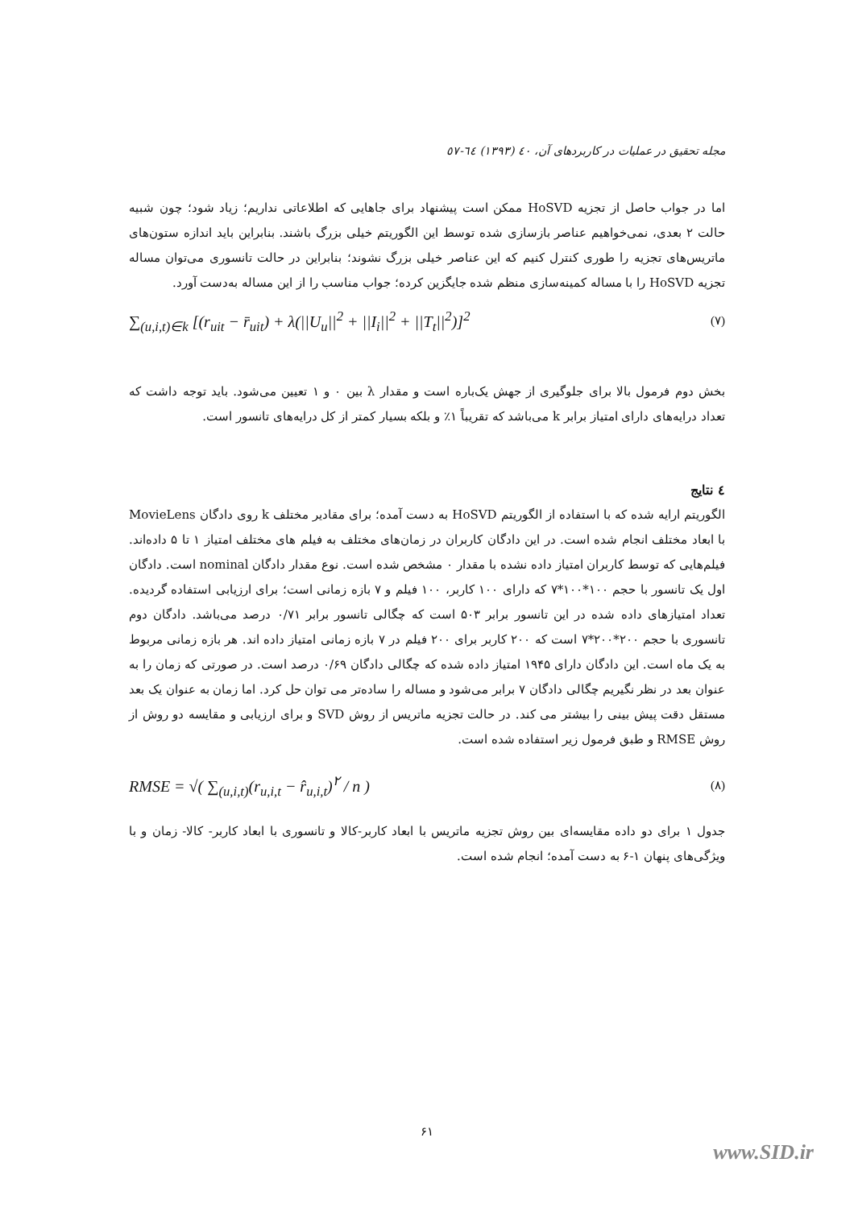مجله تحقیق در عملیات در کاربردهای آن، ٤٠ (١٣٩٣) ٦٤-٥٧
اما در جواب حاصل از تجزیه HoSVD ممکن است پیشنهاد برای جاهایی که اطلاعاتی نداریم؛ زیاد شود؛ چون شبیه حالت ۲ بعدی، نمی‌خواهیم عناصر بازسازی شده توسط این الگوریتم خیلی بزرگ باشند. بنابراین باید اندازه ستون‌های ماتریس‌های تجزیه را طوری کنترل کنیم که این عناصر خیلی بزرگ نشوند؛ بنابراین در حالت تانسوری می‌توان مساله تجزیه HoSVD را با مساله کمینه‌سازی منظم شده جایگزین کرده؛ جواب مناسب را از این مساله به‌دست آورد.
∑<sub>(u,i,t)∈k</sub> [(r<sub>uit</sub> − r̄<sub>uit</sub>) + λ(||U<sub>u</sub>||<sup>2</sup> + ||I<sub>i</sub>||<sup>2</sup> + ||T<sub>t</sub>||<sup>2</sup>)]<sup>2</sup> (۷)
بخش دوم فرمول بالا برای جلوگیری از جهش یک‌باره است و مقدار λ بین ۰ و ۱ تعیین می‌شود. باید توجه داشت که تعداد درایه‌های دارای امتیاز برابر k می‌باشد که تقریباً ۱٪ و بلکه بسیار کمتر از کل درایه‌های تانسور است.
٤ نتایج
الگوریتم ارایه شده که با استفاده از الگوریتم HoSVD به دست آمده؛ برای مقادیر مختلف k روی دادگان MovieLens با ابعاد مختلف انجام شده است. در این دادگان کاربران در زمان‌های مختلف به فیلم های مختلف امتیاز ۱ تا ۵ داده‌اند. فیلم‌هایی که توسط کاربران امتیاز داده نشده با مقدار ۰ مشخص شده است. نوع مقدار دادگان nominal است. دادگان اول یک تانسور با حجم ۱۰۰*۱۰۰*۷ که دارای ۱۰۰ کاربر، ۱۰۰ فیلم و ۷ بازه زمانی است؛ برای ارزیابی استفاده گردیده. تعداد امتیازهای داده شده در این تانسور برابر ۵۰۳ است که چگالی تانسور برابر ۰/۷۱ درصد می‌باشد. دادگان دوم تانسوری با حجم ۲۰۰*۲۰۰*۷ است که ۲۰۰ کاربر برای ۲۰۰ فیلم در ۷ بازه زمانی امتیاز داده اند. هر بازه زمانی مربوط به یک ماه است. این دادگان دارای ۱۹۴۵ امتیاز داده شده که چگالی دادگان ۰/۶۹ درصد است. در صورتی که زمان را به عنوان بعد در نظر نگیریم چگالی دادگان ۷ برابر می‌شود و مساله را ساده‌تر می توان حل کرد. اما زمان به عنوان یک بعد مستقل دقت پیش بینی را بیشتر می کند. در حالت تجزیه ماتریس از روش SVD و برای ارزیابی و مقایسه دو روش از روش RMSE و طبق فرمول زیر استفاده شده است.
RMSE = √( ∑<sub>(u,i,t)</sub>(r<sub>u,i,t</sub> − r̂<sub>u,i,t</sub>)<sup>۲</sup> / n ) (۸)
جدول ۱ برای دو داده مقایسه‌ای بین روش تجزیه ماتریس با ابعاد کاربر-کالا و تانسوری با ابعاد کاربر- کالا- زمان و با ویژگی‌های پنهان ۱-۶ به دست آمده؛ انجام شده است.
۶۱
www.SID.ir